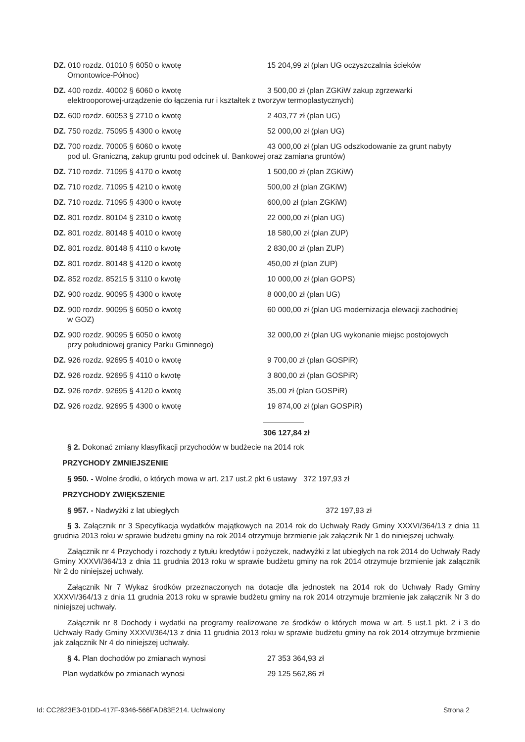DZ. 010 rozdz. 01010 § 6050 o kwotę 15 204,99 zł (plan UG oczyszczalnia ścieków
Ornontowice-Północ)
DZ. 400 rozdz. 40002 § 6060 o kwotę 3 500,00 zł (plan ZGKiW zakup zgrzewarki
elektrooporowej-urządzenie do łączenia rur i kształtek z tworzyw termoplastycznych)
DZ. 600 rozdz. 60053 § 2710 o kwotę 2 403,77 zł (plan UG)
DZ. 750 rozdz. 75095 § 4300 o kwotę 52 000,00 zł (plan UG)
DZ. 700 rozdz. 70005 § 6060 o kwotę 43 000,00 zł (plan UG odszkodowanie za grunt nabyty
pod ul. Graniczną, zakup gruntu pod odcinek ul. Bankowej oraz zamiana gruntów)
DZ. 710 rozdz. 71095 § 4170 o kwotę 1 500,00 zł (plan ZGKiW)
DZ. 710 rozdz. 71095 § 4210 o kwotę 500,00 zł (plan ZGKiW)
DZ. 710 rozdz. 71095 § 4300 o kwotę 600,00 zł (plan ZGKiW)
DZ. 801 rozdz. 80104 § 2310 o kwotę 22 000,00 zł (plan UG)
DZ. 801 rozdz. 80148 § 4010 o kwotę 18 580,00 zł (plan ZUP)
DZ. 801 rozdz. 80148 § 4110 o kwotę 2 830,00 zł (plan ZUP)
DZ. 801 rozdz. 80148 § 4120 o kwotę 450,00 zł (plan ZUP)
DZ. 852 rozdz. 85215 § 3110 o kwotę 10 000,00 zł (plan GOPS)
DZ. 900 rozdz. 90095 § 4300 o kwotę 8 000,00 zł (plan UG)
DZ. 900 rozdz. 90095 § 6050 o kwotę 60 000,00 zł (plan UG modernizacja elewacji zachodniej
w GOZ)
DZ. 900 rozdz. 90095 § 6050 o kwotę 32 000,00 zł (plan UG wykonanie miejsc postojowych
przy południowej granicy Parku Gminnego)
DZ. 926 rozdz. 92695 § 4010 o kwotę 9 700,00 zł (plan GOSPiR)
DZ. 926 rozdz. 92695 § 4110 o kwotę 3 800,00 zł (plan GOSPiR)
DZ. 926 rozdz. 92695 § 4120 o kwotę 35,00 zł (plan GOSPiR)
DZ. 926 rozdz. 92695 § 4300 o kwotę 19 874,00 zł (plan GOSPiR)
306 127,84 zł
§ 2. Dokonać zmiany klasyfikacji przychodów w budżecie na 2014 rok
PRZYCHODY ZMNIEJSZENIE
§ 950. - Wolne środki, o których mowa w art. 217 ust.2 pkt 6 ustawy 372 197,93 zł
PRZYCHODY ZWIĘKSZENIE
§ 957. - Nadwyżki z lat ubiegłych 372 197,93 zł
§ 3. Załącznik nr 3 Specyfikacja wydatków majątkowych na 2014 rok do Uchwały Rady Gminy XXXVI/364/13 z dnia 11 grudnia 2013 roku w sprawie budżetu gminy na rok 2014 otrzymuje brzmienie jak załącznik Nr 1 do niniejszej uchwały.
Załącznik nr 4 Przychody i rozchody z tytułu kredytów i pożyczek, nadwyżki z lat ubiegłych na rok 2014 do Uchwały Rady Gminy XXXVI/364/13 z dnia 11 grudnia 2013 roku w sprawie budżetu gminy na rok 2014 otrzymuje brzmienie jak załącznik Nr 2 do niniejszej uchwały.
Załącznik Nr 7 Wykaz środków przeznaczonych na dotacje dla jednostek na 2014 rok do Uchwały Rady Gminy XXXVI/364/13 z dnia 11 grudnia 2013 roku w sprawie budżetu gminy na rok 2014 otrzymuje brzmienie jak załącznik Nr 3 do niniejszej uchwały.
Załącznik nr 8 Dochody i wydatki na programy realizowane ze środków o których mowa w art. 5 ust.1 pkt. 2 i 3 do Uchwały Rady Gminy XXXVI/364/13 z dnia 11 grudnia 2013 roku w sprawie budżetu gminy na rok 2014 otrzymuje brzmienie jak załącznik Nr 4 do niniejszej uchwały.
§ 4. Plan dochodów po zmianach wynosi 27 353 364,93 zł
Plan wydatków po zmianach wynosi 29 125 562,86 zł
Id: CC2823E3-01DD-417F-9346-566FAD83E214. Uchwalony Strona 2